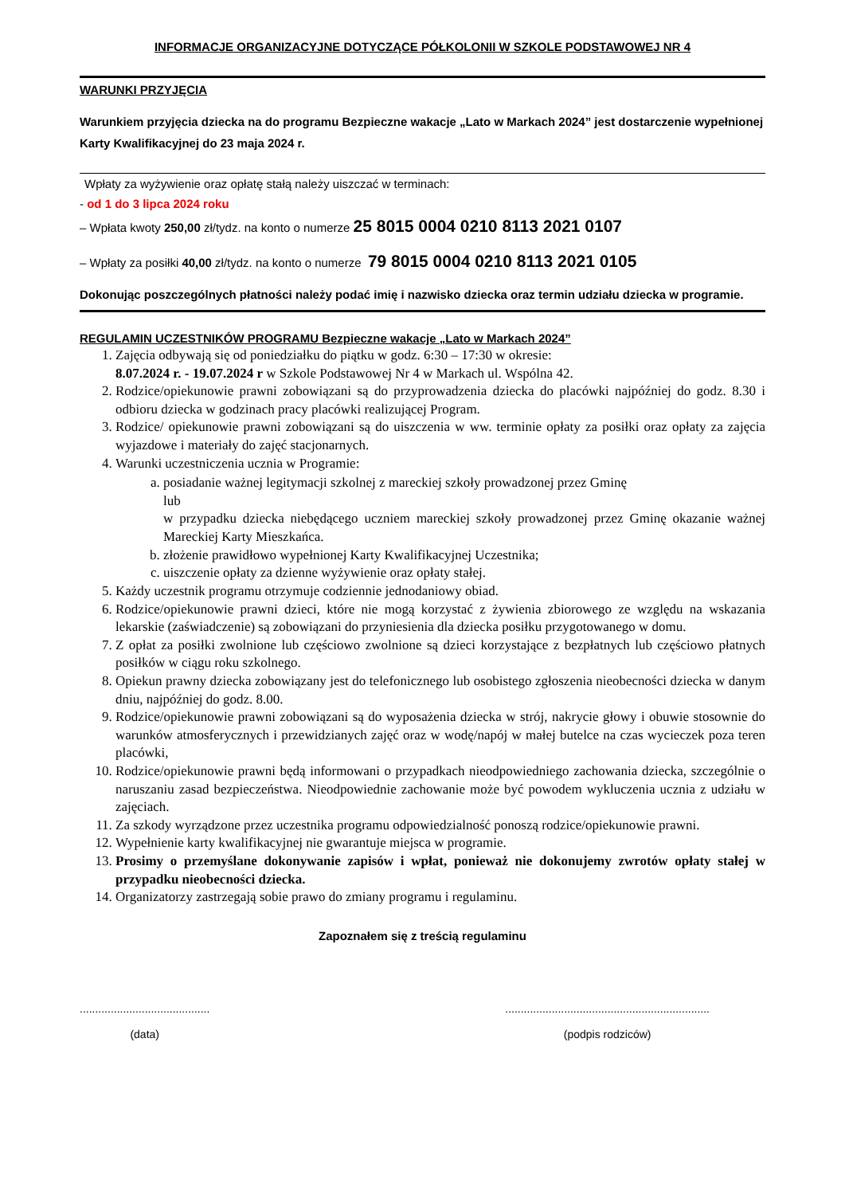INFORMACJE ORGANIZACYJNE DOTYCZĄCE PÓŁKOLONII W SZKOLE PODSTAWOWEJ NR 4
WARUNKI PRZYJĘCIA
Warunkiem przyjęcia dziecka na do programu Bezpieczne wakacje „Lato w Markach 2024” jest dostarczenie wypełnionej Karty Kwalifikacyjnej do 23 maja 2024 r.
Wpłaty za wyżywienie oraz opłatę stałą należy uiszczać w terminach:
- od 1 do 3 lipca 2024 roku
– Wpłata kwoty 250,00 zł/tydz. na konto o numerze 25 8015 0004 0210 8113 2021 0107
– Wpłaty za posiłki 40,00 zł/tydz. na konto o numerze 79 8015 0004 0210 8113 2021 0105
Dokonując poszczególnych płatności należy podać imię i nazwisko dziecka oraz termin udziału dziecka w programie.
REGULAMIN UCZESTNIKÓW PROGRAMU Bezpieczne wakacje „Lato w Markach 2024”
1. Zajęcia odbywają się od poniedziałku do piątku w godz. 6:30 – 17:30 w okresie:
8.07.2024 r. - 19.07.2024 r w Szkole Podstawowej Nr 4 w Markach ul. Wspólna 42.
2. Rodzice/opiekunowie prawni zobowiązani są do przyprowadzenia dziecka do placówki najpóźniej do godz. 8.30 i odbioru dziecka w godzinach pracy placówki realizującej Program.
3. Rodzice/ opiekunowie prawni zobowiązani są do uiszczenia w ww. terminie opłaty za posiłki oraz opłaty za zajęcia wyjazdowe i materiały do zajęć stacjonarnych.
4. Warunki uczestniczenia ucznia w Programie:
a. posiadanie ważnej legitymacji szkolnej z mareckiej szkoły prowadzonej przez Gminę
lub
w przypadku dziecka niebędącego uczniem mareckiej szkoły prowadzonej przez Gminę okazanie ważnej Mareckiej Karty Mieszkańca.
b. złożenie prawidłowo wypełnionej Karty Kwalifikacyjnej Uczestnika;
c. uiszczenie opłaty za dzienne wyżywienie oraz opłaty stałej.
5. Każdy uczestnik programu otrzymuje codziennie jednodaniowy obiad.
6. Rodzice/opiekunowie prawni dzieci, które nie mogą korzystać z żywienia zbiorowego ze względu na wskazania lekarskie (zaświadczenie) są zobowiązani do przyniesienia dla dziecka posiłku przygotowanego w domu.
7. Z opłat za posiłki zwolnione lub częściowo zwolnione są dzieci korzystające z bezpłatnych lub częściowo płatnych posiłków w ciągu roku szkolnego.
8. Opiekun prawny dziecka zobowiązany jest do telefonicznego lub osobistego zgłoszenia nieobecności dziecka w danym dniu, najpóźniej do godz. 8.00.
9. Rodzice/opiekunowie prawni zobowiązani są do wyposażenia dziecka w strój, nakrycie głowy i obuwie stosownie do warunków atmosferycznych i przewidzianych zajęć oraz w wodę/napój w małej butelce na czas wycieczek poza teren placówki,
10. Rodzice/opiekunowie prawni będą informowani o przypadkach nieodpowiedniego zachowania dziecka, szczególnie o naruszaniu zasad bezpieczeństwa. Nieodpowiednie zachowanie może być powodem wykluczenia ucznia z udziału w zajęciach.
11. Za szkody wyrządzone przez uczestnika programu odpowiedzialność ponoszą rodzice/opiekunowie prawni.
12. Wypełnienie karty kwalifikacyjnej nie gwarantuje miejsca w programie.
13. Prosimy o przemyślane dokonywanie zapisów i wpłat, ponieważ nie dokonujemy zwrotów opłaty stałej w przypadku nieobecności dziecka.
14. Organizatorzy zastrzegają sobie prawo do zmiany programu i regulaminu.
Zapoznałem się z treścią regulaminu
..........................................
(data)
..................................................................
(podpis rodziców)